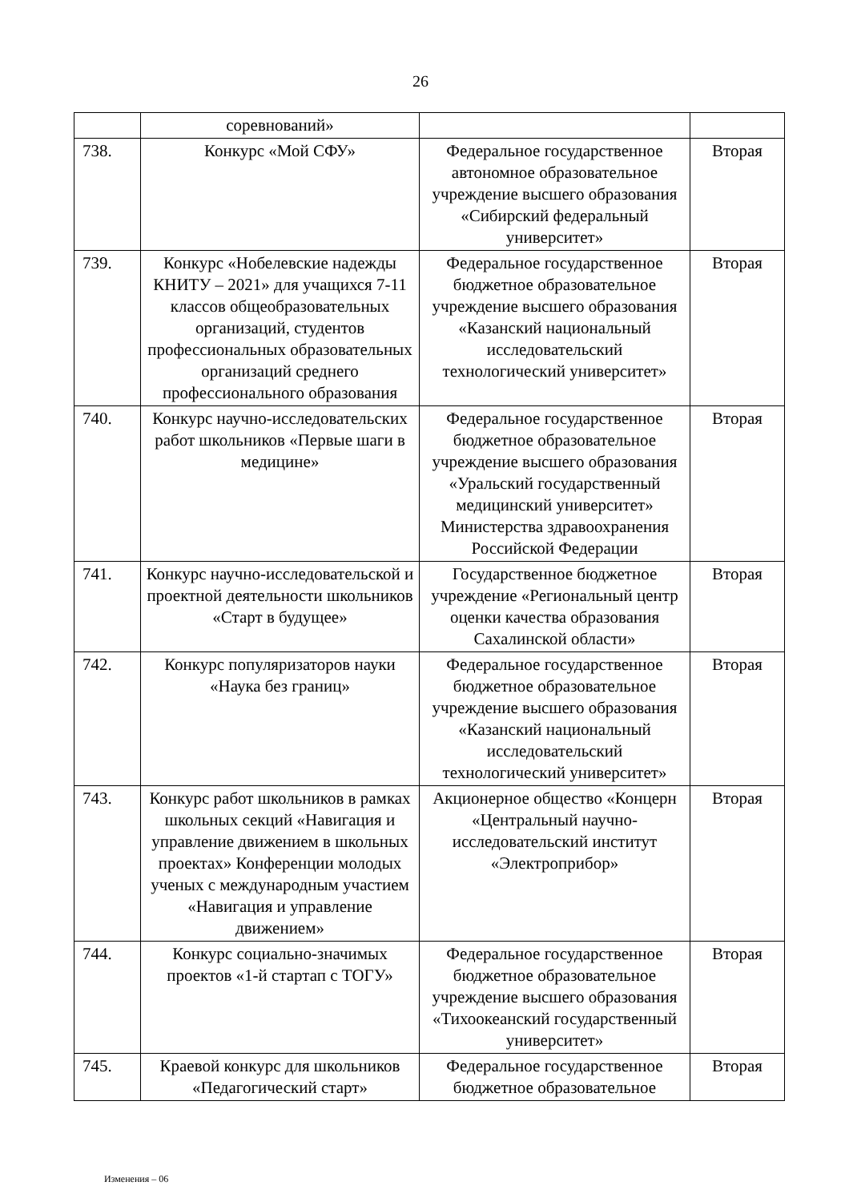26
| | соревнований» | | |
| 738. | Конкурс «Мой СФУ» | Федеральное государственное автономное образовательное учреждение высшего образования «Сибирский федеральный университет» | Вторая |
| 739. | Конкурс «Нобелевские надежды КНИТУ – 2021» для учащихся 7-11 классов общеобразовательных организаций, студентов профессиональных образовательных организаций среднего профессионального образования | Федеральное государственное бюджетное образовательное учреждение высшего образования «Казанский национальный исследовательский технологический университет» | Вторая |
| 740. | Конкурс научно-исследовательских работ школьников «Первые шаги в медицине» | Федеральное государственное бюджетное образовательное учреждение высшего образования «Уральский государственный медицинский университет» Министерства здравоохранения Российской Федерации | Вторая |
| 741. | Конкурс научно-исследовательской и проектной деятельности школьников «Старт в будущее» | Государственное бюджетное учреждение «Региональный центр оценки качества образования Сахалинской области» | Вторая |
| 742. | Конкурс популяризаторов науки «Наука без границ» | Федеральное государственное бюджетное образовательное учреждение высшего образования «Казанский национальный исследовательский технологический университет» | Вторая |
| 743. | Конкурс работ школьников в рамках школьных секций «Навигация и управление движением в школьных проектах» Конференции молодых ученых с международным участием «Навигация и управление движением» | Акционерное общество «Концерн «Центральный научно-исследовательский институт «Электроприбор» | Вторая |
| 744. | Конкурс социально-значимых проектов «1-й стартап с ТОГУ» | Федеральное государственное бюджетное образовательное учреждение высшего образования «Тихоокеанский государственный университет» | Вторая |
| 745. | Краевой конкурс для школьников «Педагогический старт» | Федеральное государственное бюджетное образовательное | Вторая |
Изменения – 06